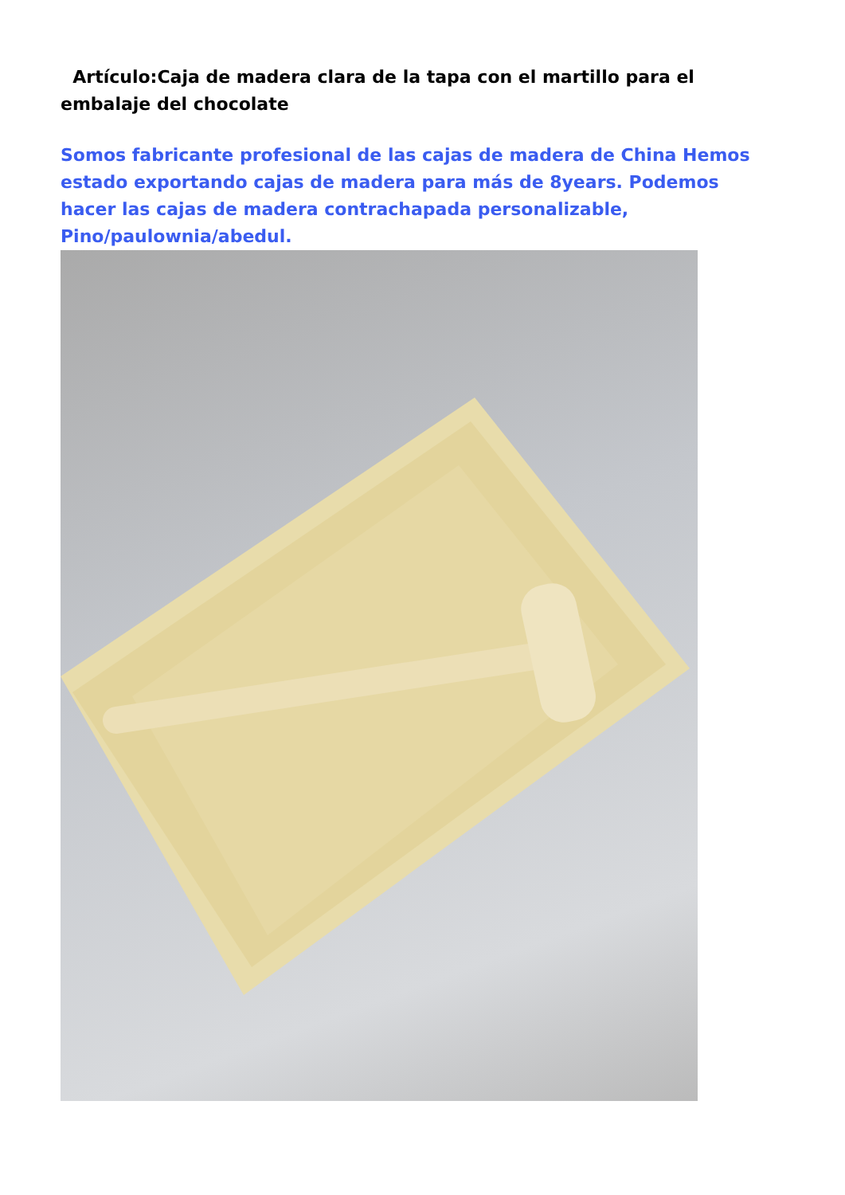Artículo:Caja de madera clara de la tapa con el martillo para el embalaje del chocolate
Somos fabricante profesional de las cajas de madera de China Hemos estado exportando cajas de madera para más de 8years. Podemos hacer las cajas de madera contrachapada personalizable, Pino/paulownia/abedul.